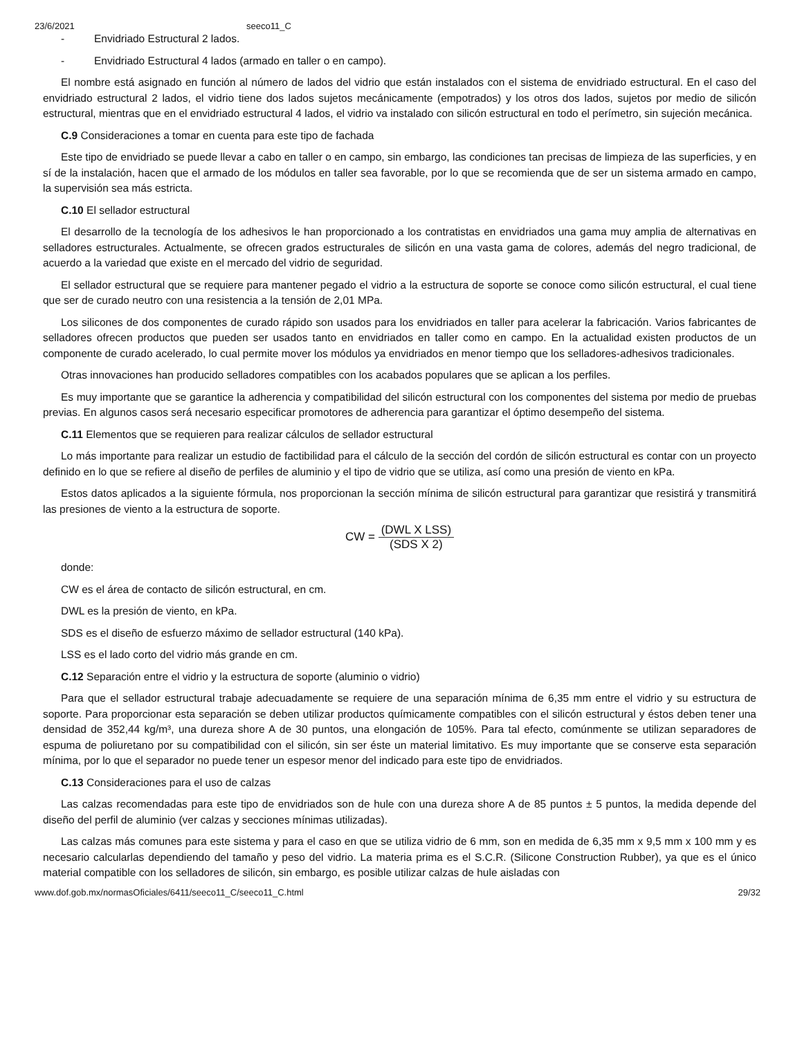23/6/2021 seeco11_C
- Envidriado Estructural 2 lados.
- Envidriado Estructural 4 lados (armado en taller o en campo).
El nombre está asignado en función al número de lados del vidrio que están instalados con el sistema de envidriado estructural. En el caso del envidriado estructural 2 lados, el vidrio tiene dos lados sujetos mecánicamente (empotrados) y los otros dos lados, sujetos por medio de silicón estructural, mientras que en el envidriado estructural 4 lados, el vidrio va instalado con silicón estructural en todo el perímetro, sin sujeción mecánica.
C.9 Consideraciones a tomar en cuenta para este tipo de fachada
Este tipo de envidriado se puede llevar a cabo en taller o en campo, sin embargo, las condiciones tan precisas de limpieza de las superficies, y en sí de la instalación, hacen que el armado de los módulos en taller sea favorable, por lo que se recomienda que de ser un sistema armado en campo, la supervisión sea más estricta.
C.10 El sellador estructural
El desarrollo de la tecnología de los adhesivos le han proporcionado a los contratistas en envidriados una gama muy amplia de alternativas en selladores estructurales. Actualmente, se ofrecen grados estructurales de silicón en una vasta gama de colores, además del negro tradicional, de acuerdo a la variedad que existe en el mercado del vidrio de seguridad.
El sellador estructural que se requiere para mantener pegado el vidrio a la estructura de soporte se conoce como silicón estructural, el cual tiene que ser de curado neutro con una resistencia a la tensión de 2,01 MPa.
Los silicones de dos componentes de curado rápido son usados para los envidriados en taller para acelerar la fabricación. Varios fabricantes de selladores ofrecen productos que pueden ser usados tanto en envidriados en taller como en campo. En la actualidad existen productos de un componente de curado acelerado, lo cual permite mover los módulos ya envidriados en menor tiempo que los selladores-adhesivos tradicionales.
Otras innovaciones han producido selladores compatibles con los acabados populares que se aplican a los perfiles.
Es muy importante que se garantice la adherencia y compatibilidad del silicón estructural con los componentes del sistema por medio de pruebas previas. En algunos casos será necesario especificar promotores de adherencia para garantizar el óptimo desempeño del sistema.
C.11 Elementos que se requieren para realizar cálculos de sellador estructural
Lo más importante para realizar un estudio de factibilidad para el cálculo de la sección del cordón de silicón estructural es contar con un proyecto definido en lo que se refiere al diseño de perfiles de aluminio y el tipo de vidrio que se utiliza, así como una presión de viento en kPa.
Estos datos aplicados a la siguiente fórmula, nos proporcionan la sección mínima de silicón estructural para garantizar que resistirá y transmitirá las presiones de viento a la estructura de soporte.
CW =
(DWL X LSS)
(SDS X 2)
donde:
CW es el área de contacto de silicón estructural, en cm.
DWL es la presión de viento, en kPa.
SDS es el diseño de esfuerzo máximo de sellador estructural (140 kPa).
LSS es el lado corto del vidrio más grande en cm.
C.12 Separación entre el vidrio y la estructura de soporte (aluminio o vidrio)
Para que el sellador estructural trabaje adecuadamente se requiere de una separación mínima de 6,35 mm entre el vidrio y su estructura de soporte. Para proporcionar esta separación se deben utilizar productos químicamente compatibles con el silicón estructural y éstos deben tener una densidad de 352,44 kg/m³, una dureza shore A de 30 puntos, una elongación de 105%. Para tal efecto, comúnmente se utilizan separadores de espuma de poliuretano por su compatibilidad con el silicón, sin ser éste un material limitativo. Es muy importante que se conserve esta separación mínima, por lo que el separador no puede tener un espesor menor del indicado para este tipo de envidriados.
C.13 Consideraciones para el uso de calzas
Las calzas recomendadas para este tipo de envidriados son de hule con una dureza shore A de 85 puntos ± 5 puntos, la medida depende del diseño del perfil de aluminio (ver calzas y secciones mínimas utilizadas).
Las calzas más comunes para este sistema y para el caso en que se utiliza vidrio de 6 mm, son en medida de 6,35 mm x 9,5 mm x 100 mm y es necesario calcularlas dependiendo del tamaño y peso del vidrio. La materia prima es el S.C.R. (Silicone Construction Rubber), ya que es el único material compatible con los selladores de silicón, sin embargo, es posible utilizar calzas de hule aisladas con
www.dof.gob.mx/normasOficiales/6411/seeco11_C/seeco11_C.html 29/32